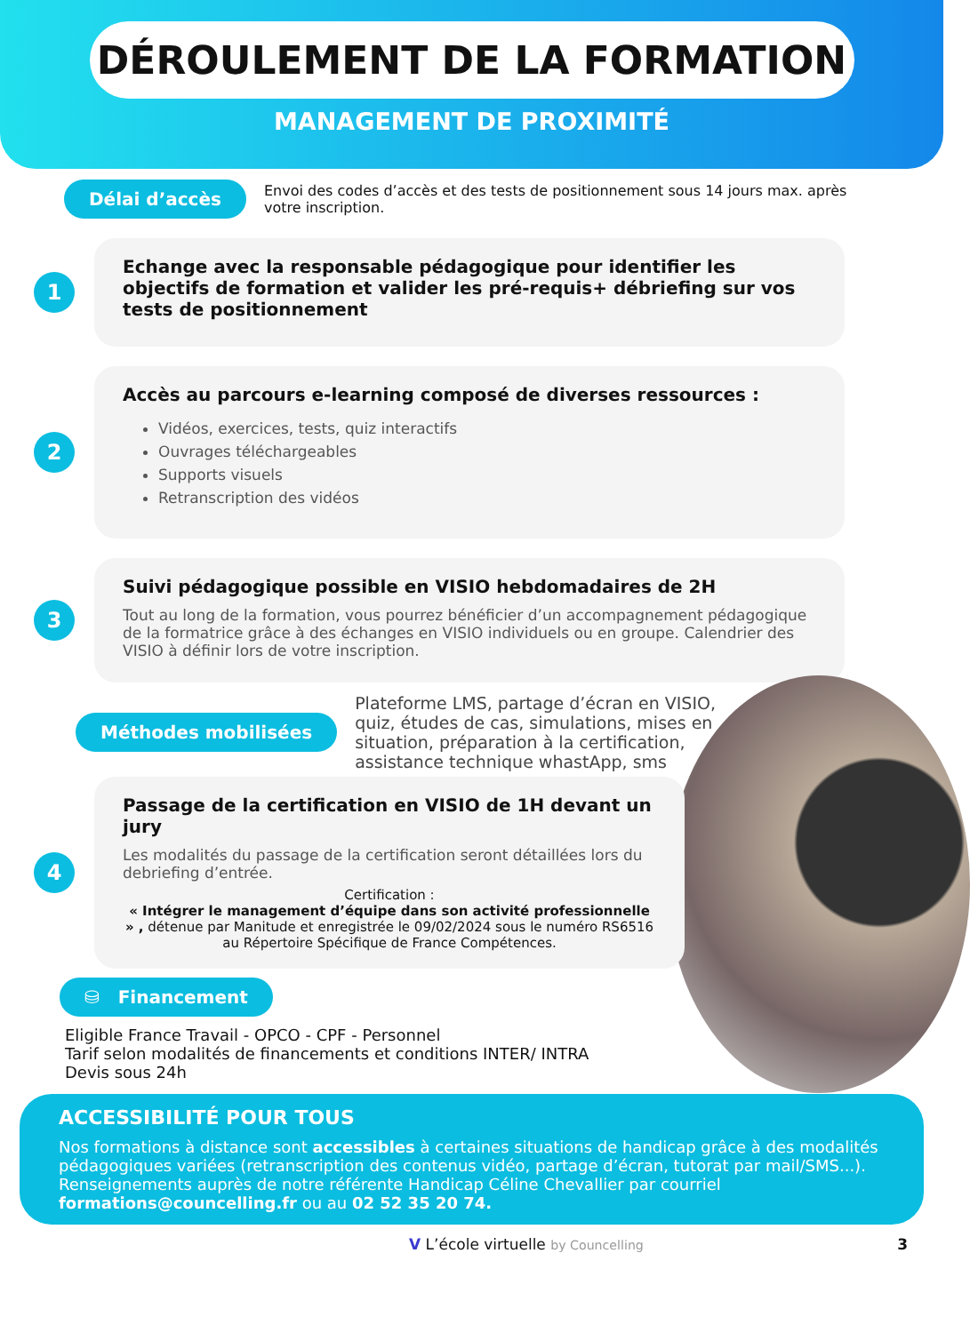DÉROULEMENT DE LA FORMATION
MANAGEMENT DE PROXIMITÉ
Délai d’accès Envoi des codes d’accès et des tests de positionnement sous 14 jours max. après votre inscription.
1
Echange avec la responsable pédagogique pour identifier les objectifs de formation et valider les pré-requis+ débriefing sur vos tests de positionnement
2
Accès au parcours e-learning composé de diverses ressources :
Vidéos, exercices, tests, quiz interactifs
Ouvrages téléchargeables
Supports visuels
Retranscription des vidéos
3
Suivi pédagogique possible en VISIO hebdomadaires de 2H
Tout au long de la formation, vous pourrez bénéficier d’un accompagnement pédagogique de la formatrice grâce à des échanges en VISIO individuels ou en groupe. Calendrier des VISIO à définir lors de votre inscription.
Méthodes mobilisées Plateforme LMS, partage d’écran en VISIO, quiz, études de cas, simulations, mises en situation, préparation à la certification, assistance technique whastApp, sms
4
Passage de la certification en VISIO de 1H devant un jury
Les modalités du passage de la certification seront détaillées lors du debriefing d’entrée.
Certification :
« Intégrer le management d’équipe dans son activité professionnelle » , détenue par Manitude et enregistrée le 09/02/2024 sous le numéro RS6516 au Répertoire Spécifique de France Compétences.
⛁ Financement
Eligible France Travail - OPCO - CPF - Personnel
Tarif selon modalités de financements et conditions INTER/ INTRA
Devis sous 24h
ACCESSIBILITÉ POUR TOUS
Nos formations à distance sont accessibles à certaines situations de handicap grâce à des modalités pédagogiques variées (retranscription des contenus vidéo, partage d’écran, tutorat par mail/SMS...).
Renseignements auprès de notre référente Handicap Céline Chevallier par courriel formations@councelling.fr ou au 02 52 35 20 74.
V L’école virtuelle by Councelling 3